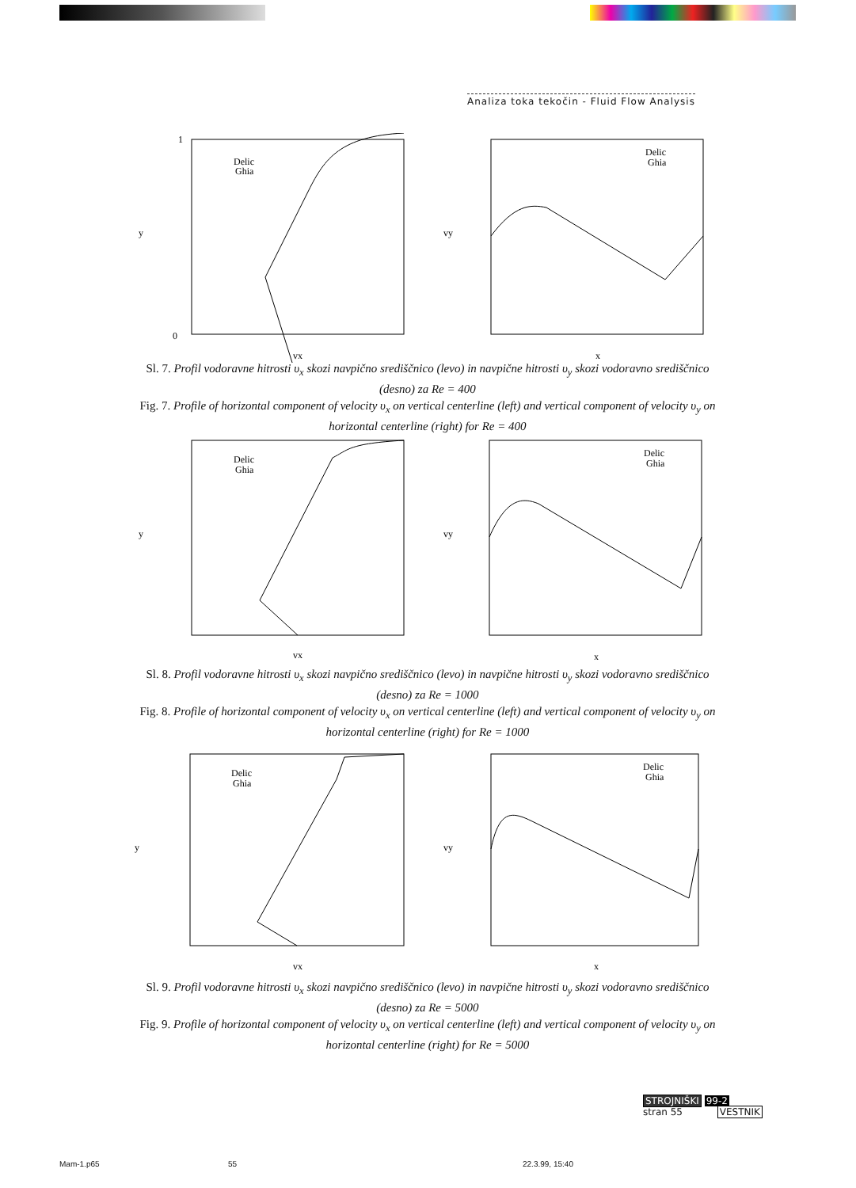Analiza toka tekočin - Fluid Flow Analysis
y
Delic
Ghia
1
0
vx
vy
Delic
Ghia
x
Sl. 7. Profil vodoravne hitrosti υ<sub>x</sub> skozi navpično središčnico (levo) in navpične hitrosti υ<sub>y</sub> skozi vodoravno središčnico (desno) za Re = 400
Fig. 7. Profile of horizontal component of velocity υ<sub>x</sub> on vertical centerline (left) and vertical component of velocity υ<sub>y</sub> on horizontal centerline (right) for Re = 400
y
Delic
Ghia
vx
vy
Delic
Ghia
x
Sl. 8. Profil vodoravne hitrosti υ<sub>x</sub> skozi navpično središčnico (levo) in navpične hitrosti υ<sub>y</sub> skozi vodoravno središčnico (desno) za Re = 1000
Fig. 8. Profile of horizontal component of velocity υ<sub>x</sub> on vertical centerline (left) and vertical component of velocity υ<sub>y</sub> on horizontal centerline (right) for Re = 1000
y
Delic
Ghia
vx
vy
Delic
Ghia
x
Sl. 9. Profil vodoravne hitrosti υ<sub>x</sub> skozi navpično središčnico (levo) in navpične hitrosti υ<sub>y</sub> skozi vodoravno središčnico (desno) za Re = 5000
Fig. 9. Profile of horizontal component of velocity υ<sub>x</sub> on vertical centerline (left) and vertical component of velocity υ<sub>y</sub> on horizontal centerline (right) for Re = 5000
STROJNIŠKI 99-2
stran 55 VESTNIK
Mam-1.p65 55 22.3.99, 15:40